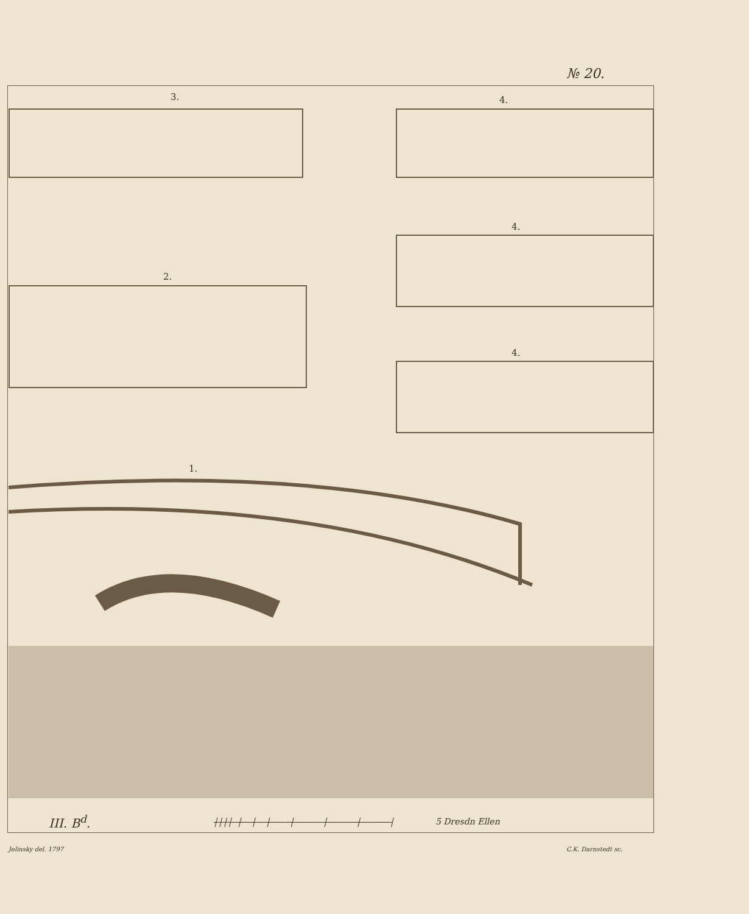№ 20.
3. 4.
4.
2.
4.
1.
III. B<sup>d</sup>.
┼┼┼┼─┼──┼──┼────┼──────┼──────┼──────┤
5 Dresdn Ellen
Jelinsky del. 1797 C.K. Darnstedt sc.